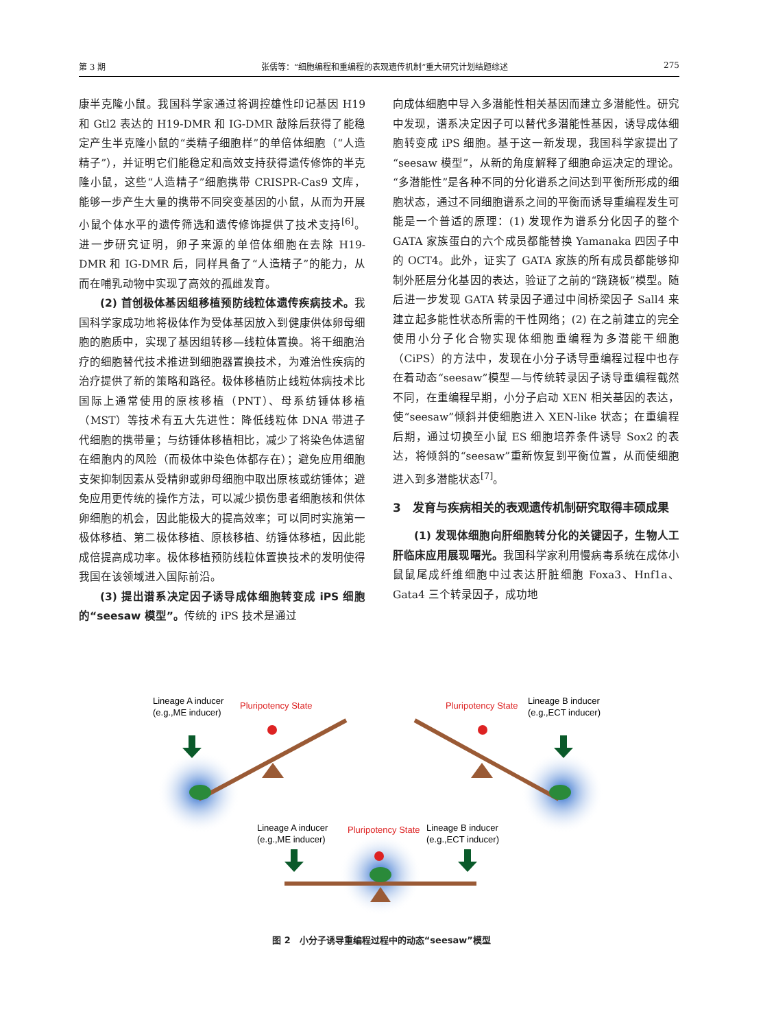第 3 期 张儒等：“细胞编程和重编程的表观遗传机制”重大研究计划结题综述 275
康半克隆小鼠。我国科学家通过将调控雄性印记基因 H19 和 Gtl2 表达的 H19-DMR 和 IG-DMR 敲除后获得了能稳定产生半克隆小鼠的“类精子细胞样”的单倍体细胞（“人造精子”），并证明它们能稳定和高效支持获得遗传修饰的半克隆小鼠，这些“人造精子”细胞携带 CRISPR-Cas9 文库，能够一步产生大量的携带不同突变基因的小鼠，从而为开展小鼠个体水平的遗传筛选和遗传修饰提供了技术支持<sup>[6]</sup>。进一步研究证明，卵子来源的单倍体细胞在去除 H19-DMR 和 IG-DMR 后，同样具备了“人造精子”的能力，从而在哺乳动物中实现了高效的孤雌发育。
(2) 首创极体基因组移植预防线粒体遗传疾病技术。我国科学家成功地将极体作为受体基因放入到健康供体卵母细胞的胞质中，实现了基因组转移—线粒体置换。将干细胞治疗的细胞替代技术推进到细胞器置换技术，为难治性疾病的治疗提供了新的策略和路径。极体移植防止线粒体病技术比国际上通常使用的原核移植（PNT）、母系纺锤体移植（MST）等技术有五大先进性：降低线粒体 DNA 带进子代细胞的携带量；与纺锤体移植相比，减少了将染色体遗留在细胞内的风险（而极体中染色体都存在）；避免应用细胞支架抑制因素从受精卵或卵母细胞中取出原核或纺锤体；避免应用更传统的操作方法，可以减少损伤患者细胞核和供体卵细胞的机会，因此能极大的提高效率；可以同时实施第一极体移植、第二极体移植、原核移植、纺锤体移植，因此能成倍提高成功率。极体移植预防线粒体置换技术的发明使得我国在该领域进入国际前沿。
(3) 提出谱系决定因子诱导成体细胞转变成 iPS 细胞的“seesaw 模型”。传统的 iPS 技术是通过
向成体细胞中导入多潜能性相关基因而建立多潜能性。研究中发现，谱系决定因子可以替代多潜能性基因，诱导成体细胞转变成 iPS 细胞。基于这一新发现，我国科学家提出了“seesaw 模型”，从新的角度解释了细胞命运决定的理论。“多潜能性”是各种不同的分化谱系之间达到平衡所形成的细胞状态，通过不同细胞谱系之间的平衡而诱导重编程发生可能是一个普适的原理：(1) 发现作为谱系分化因子的整个 GATA 家族蛋白的六个成员都能替换 Yamanaka 四因子中的 OCT4。此外，证实了 GATA 家族的所有成员都能够抑制外胚层分化基因的表达，验证了之前的“跷跷板”模型。随后进一步发现 GATA 转录因子通过中间桥梁因子 Sall4 来建立起多能性状态所需的干性网络；(2) 在之前建立的完全使用小分子化合物实现体细胞重编程为多潜能干细胞（CiPS）的方法中，发现在小分子诱导重编程过程中也存在着动态“seesaw”模型—与传统转录因子诱导重编程截然不同，在重编程早期，小分子启动 XEN 相关基因的表达，使“seesaw”倾斜并使细胞进入 XEN-like 状态；在重编程后期，通过切换至小鼠 ES 细胞培养条件诱导 Sox2 的表达，将倾斜的“seesaw”重新恢复到平衡位置，从而使细胞进入到多潜能状态<sup>[7]</sup>。
3　发育与疾病相关的表观遗传机制研究取得丰硕成果
(1) 发现体细胞向肝细胞转分化的关键因子，生物人工肝临床应用展现曙光。我国科学家利用慢病毒系统在成体小鼠鼠尾成纤维细胞中过表达肝脏细胞 Foxa3、Hnf1a、Gata4 三个转录因子，成功地
Lineage A inducer
(e.g.,ME inducer)
Pluripotency State
Pluripotency State
Lineage B inducer
(e.g.,ECT inducer)
Lineage A inducer
(e.g.,ME inducer)
Pluripotency State
Lineage B inducer
(e.g.,ECT inducer)
图 2　小分子诱导重编程过程中的动态“seesaw”模型